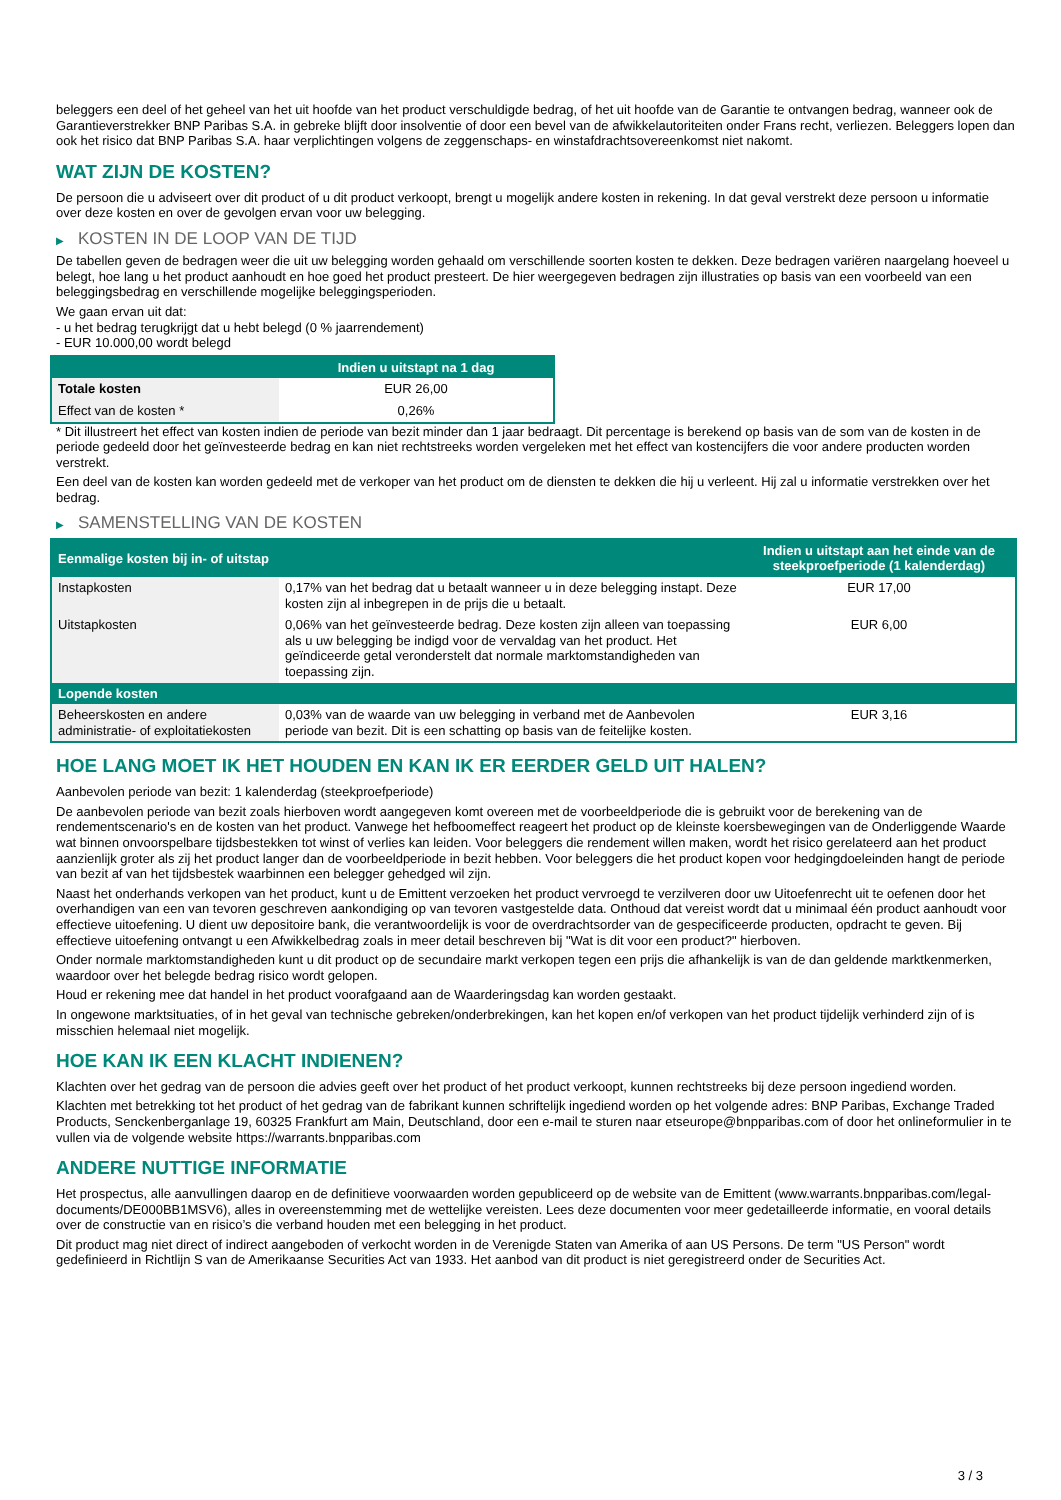beleggers een deel of het geheel van het uit hoofde van het product verschuldigde bedrag, of het uit hoofde van de Garantie te ontvangen bedrag, wanneer ook de Garantieverstrekker BNP Paribas S.A. in gebreke blijft door insolventie of door een bevel van de afwikkelautoriteiten onder Frans recht, verliezen. Beleggers lopen dan ook het risico dat BNP Paribas S.A. haar verplichtingen volgens de zeggenschaps- en winstafdrachtsovereenkomst niet nakomt.
WAT ZIJN DE KOSTEN?
De persoon die u adviseert over dit product of u dit product verkoopt, brengt u mogelijk andere kosten in rekening. In dat geval verstrekt deze persoon u informatie over deze kosten en over de gevolgen ervan voor uw belegging.
▶ KOSTEN IN DE LOOP VAN DE TIJD
De tabellen geven de bedragen weer die uit uw belegging worden gehaald om verschillende soorten kosten te dekken. Deze bedragen variëren naargelang hoeveel u belegt, hoe lang u het product aanhoudt en hoe goed het product presteert. De hier weergegeven bedragen zijn illustraties op basis van een voorbeeld van een beleggingsbedrag en verschillende mogelijke beleggingsperioden.
We gaan ervan uit dat:
- u het bedrag terugkrijgt dat u hebt belegd (0 % jaarrendement)
- EUR 10.000,00 wordt belegd
| | Indien u uitstapt na 1 dag |
| --- | --- |
| Totale kosten | EUR 26,00 |
| Effect van de kosten * | 0,26% |
* Dit illustreert het effect van kosten indien de periode van bezit minder dan 1 jaar bedraagt. Dit percentage is berekend op basis van de som van de kosten in de periode gedeeld door het geïnvesteerde bedrag en kan niet rechtstreeks worden vergeleken met het effect van kostencijfers die voor andere producten worden verstrekt.
Een deel van de kosten kan worden gedeeld met de verkoper van het product om de diensten te dekken die hij u verleent. Hij zal u informatie verstrekken over het bedrag.
▶ SAMENSTELLING VAN DE KOSTEN
| Eenmalige kosten bij in- of uitstap | | Indien u uitstapt aan het einde van de steekproefperiode (1 kalenderdag) |
| --- | --- | --- |
| Instapkosten | 0,17% van het bedrag dat u betaalt wanneer u in deze belegging instapt. Deze kosten zijn al inbegrepen in de prijs die u betaalt. | EUR 17,00 |
| Uitstapkosten | 0,06% van het geïnvesteerde bedrag. Deze kosten zijn alleen van toepassing als u uw belegging be indigd voor de vervaldag van het product. Het geïndiceerde getal veronderstelt dat normale marktomstandigheden van toepassing zijn. | EUR 6,00 |
| Lopende kosten | | |
| Beheerskosten en andere administratie- of exploitatiekosten | 0,03% van de waarde van uw belegging in verband met de Aanbevolen periode van bezit. Dit is een schatting op basis van de feitelijke kosten. | EUR 3,16 |
HOE LANG MOET IK HET HOUDEN EN KAN IK ER EERDER GELD UIT HALEN?
Aanbevolen periode van bezit: 1 kalenderdag (steekproefperiode)
De aanbevolen periode van bezit zoals hierboven wordt aangegeven komt overeen met de voorbeeldperiode die is gebruikt voor de berekening van de rendementscenario's en de kosten van het product. Vanwege het hefboomeffect reageert het product op de kleinste koersbewegingen van de Onderliggende Waarde wat binnen onvoorspelbare tijdsbestekken tot winst of verlies kan leiden. Voor beleggers die rendement willen maken, wordt het risico gerelateerd aan het product aanzienlijk groter als zij het product langer dan de voorbeeldperiode in bezit hebben. Voor beleggers die het product kopen voor hedgingdoeleinden hangt de periode van bezit af van het tijdsbestek waarbinnen een belegger gehedged wil zijn.
Naast het onderhands verkopen van het product, kunt u de Emittent verzoeken het product vervroegd te verzilveren door uw Uitoefenrecht uit te oefenen door het overhandigen van een van tevoren geschreven aankondiging op van tevoren vastgestelde data. Onthoud dat vereist wordt dat u minimaal één product aanhoudt voor effectieve uitoefening. U dient uw depositoire bank, die verantwoordelijk is voor de overdrachtsorder van de gespecificeerde producten, opdracht te geven. Bij effectieve uitoefening ontvangt u een Afwikkelbedrag zoals in meer detail beschreven bij "Wat is dit voor een product?" hierboven.
Onder normale marktomstandigheden kunt u dit product op de secundaire markt verkopen tegen een prijs die afhankelijk is van de dan geldende marktkenmerken, waardoor over het belegde bedrag risico wordt gelopen.
Houd er rekening mee dat handel in het product voorafgaand aan de Waarderingsdag kan worden gestaakt.
In ongewone marktsituaties, of in het geval van technische gebreken/onderbrekingen, kan het kopen en/of verkopen van het product tijdelijk verhinderd zijn of is misschien helemaal niet mogelijk.
HOE KAN IK EEN KLACHT INDIENEN?
Klachten over het gedrag van de persoon die advies geeft over het product of het product verkoopt, kunnen rechtstreeks bij deze persoon ingediend worden.
Klachten met betrekking tot het product of het gedrag van de fabrikant kunnen schriftelijk ingediend worden op het volgende adres: BNP Paribas, Exchange Traded Products, Senckenberganlage 19, 60325 Frankfurt am Main, Deutschland, door een e-mail te sturen naar etseurope@bnpparibas.com of door het onlineformulier in te vullen via de volgende website https://warrants.bnpparibas.com
ANDERE NUTTIGE INFORMATIE
Het prospectus, alle aanvullingen daarop en de definitieve voorwaarden worden gepubliceerd op de website van de Emittent (www.warrants.bnpparibas.com/legal-documents/DE000BB1MSV6), alles in overeenstemming met de wettelijke vereisten. Lees deze documenten voor meer gedetailleerde informatie, en vooral details over de constructie van en risico’s die verband houden met een belegging in het product.
Dit product mag niet direct of indirect aangeboden of verkocht worden in de Verenigde Staten van Amerika of aan US Persons. De term "US Person" wordt gedefinieerd in Richtlijn S van de Amerikaanse Securities Act van 1933. Het aanbod van dit product is niet geregistreerd onder de Securities Act.
3 / 3